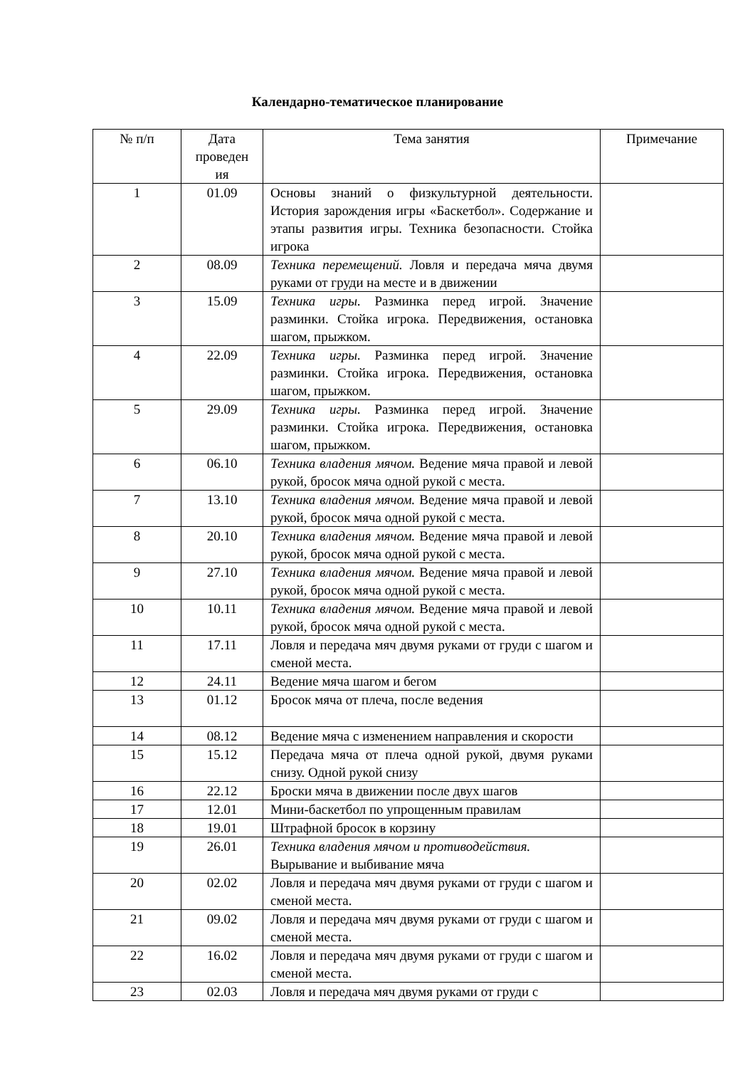Календарно-тематическое планирование
| № п/п | Дата проведен ия | Тема занятия | Примечание |
| --- | --- | --- | --- |
| 1 | 01.09 | Основы знаний о физкультурной деятельности. История зарождения игры «Баскетбол». Содержание и этапы развития игры. Техника безопасности. Стойка игрока | |
| 2 | 08.09 | Техника перемещений. Ловля и передача мяча двумя руками от груди на месте и в движении | |
| 3 | 15.09 | Техника игры. Разминка перед игрой. Значение разминки. Стойка игрока. Передвижения, остановка шагом, прыжком. | |
| 4 | 22.09 | Техника игры. Разминка перед игрой. Значение разминки. Стойка игрока. Передвижения, остановка шагом, прыжком. | |
| 5 | 29.09 | Техника игры. Разминка перед игрой. Значение разминки. Стойка игрока. Передвижения, остановка шагом, прыжком. | |
| 6 | 06.10 | Техника владения мячом. Ведение мяча правой и левой рукой, бросок мяча одной рукой с места. | |
| 7 | 13.10 | Техника владения мячом. Ведение мяча правой и левой рукой, бросок мяча одной рукой с места. | |
| 8 | 20.10 | Техника владения мячом. Ведение мяча правой и левой рукой, бросок мяча одной рукой с места. | |
| 9 | 27.10 | Техника владения мячом. Ведение мяча правой и левой рукой, бросок мяча одной рукой с места. | |
| 10 | 10.11 | Техника владения мячом. Ведение мяча правой и левой рукой, бросок мяча одной рукой с места. | |
| 11 | 17.11 | Ловля и передача мяч двумя руками от груди с шагом и сменой места. | |
| 12 | 24.11 | Ведение мяча шагом и бегом | |
| 13 | 01.12 | Бросок мяча от плеча, после ведения | |
| 14 | 08.12 | Ведение мяча с изменением направления и скорости | |
| 15 | 15.12 | Передача мяча от плеча одной рукой, двумя руками снизу. Одной рукой снизу | |
| 16 | 22.12 | Броски мяча в движении после двух шагов | |
| 17 | 12.01 | Мини-баскетбол по упрощенным правилам | |
| 18 | 19.01 | Штрафной бросок в корзину | |
| 19 | 26.01 | Техника владения мячом и противодействия. Вырывание и выбивание мяча | |
| 20 | 02.02 | Ловля и передача мяч двумя руками от груди с шагом и сменой места. | |
| 21 | 09.02 | Ловля и передача мяч двумя руками от груди с шагом и сменой места. | |
| 22 | 16.02 | Ловля и передача мяч двумя руками от груди с шагом и сменой места. | |
| 23 | 02.03 | Ловля и передача мяч двумя руками от груди с | |